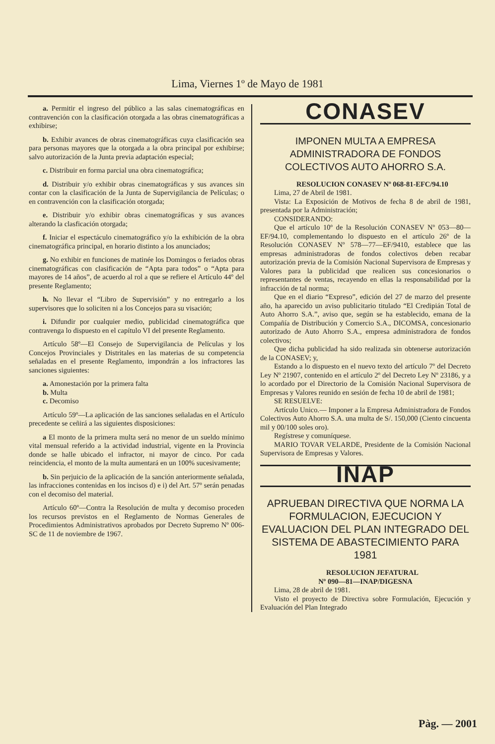Lima, Viernes 1º de Mayo de 1981
a. Permitir el ingreso del público a las salas cinematográficas en contravención con la clasificación otorgada a las obras cinematográficas a exhibirse;
b. Exhibir avances de obras cinematográficas cuya clasificación sea para personas mayores que la otorgada a la obra principal por exhibirse; salvo autorización de la Junta previa adaptación especial;
c. Distribuir en forma parcial una obra cinematográfica;
d. Distribuir y/o exhibir obras cinematográficas y sus avances sin contar con la clasificación de la Junta de Supervigilancia de Películas; o en contravención con la clasificación otorgada;
e. Distribuir y/o exhibir obras cinematográficas y sus avances alterando la clasficación otorgada;
f. Iniciar el espectáculo cinematográfico y/o la exhibición de la obra cinematográfica principal, en horario distinto a los anunciados;
g. No exhibir en funciones de matinée los Domingos o feriados obras cinematográficas con clasificación de “Apta para todos” o “Apta para mayores de 14 años”, de acuerdo al rol a que se refiere el Artículo 44º del presente Reglamento;
h. No llevar el “Libro de Supervisión” y no entregarlo a los supervisores que lo soliciten ni a los Concejos para su visación;
i. Difundir por cualquier medio, publicidad cinematográfica que contravenga lo dispuesto en el capítulo VI del presente Reglamento.
Artículo 58º—El Consejo de Supervigilancia de Películas y los Concejos Provinciales y Distritales en las materias de su competencia señaladas en el presente Reglamento, impondrán a los infractores las sanciones siguientes:
a. Amonestación por la primera falta
b. Multa
c. Decomiso
Artículo 59º—La aplicación de las sanciones señaladas en el Artículo precedente se ceñirá a las siguientes disposiciones:
a El monto de la primera multa será no menor de un sueldo mínimo vital mensual referido a la actividad industrial, vigente en la Provincia donde se halle ubicado el infractor, ni mayor de cinco. Por cada reincidencia, el monto de la multa aumentará en un 100% sucesivamente;
b. Sin perjuicio de la aplicación de la sanción anteriormente señalada, las infracciones contenidas en los incisos d) e i) del Art. 57º serán penadas con el decomiso del material.
Artículo 60º—Contra la Resolución de multa y decomiso proceden los recursos previstos en el Reglamento de Normas Generales de Procedimientos Administrativos aprobados por Decreto Supremo Nº 006-SC de 11 de noviembre de 1967.
CONASEV
IMPONEN MULTA A EMPRESA ADMINISTRADORA DE FONDOS COLECTIVOS AUTO AHORRO S.A.
RESOLUCION CONASEV Nº 068-81-EFC/94.10
Lima, 27 de Abril de 1981.
Vista: La Exposición de Motivos de fecha 8 de abril de 1981, presentada por la Administración;
CONSIDERANDO:
Que el artículo 10º de la Resolución CONASEV Nº 053—80—EF/94.10, complementando lo dispuesto en el artículo 26º de la Resolución CONASEV Nº 578—77—EF/9410, establece que las empresas administradoras de fondos colectivos deben recabar autorización previa de la Comisión Nacional Supervisora de Empresas y Valores para la publicidad que realicen sus concesionarios o representantes de ventas, recayendo en ellas la responsabilidad por la infracción de tal norma;
Que en el diario “Expreso”, edición del 27 de marzo del presente año, ha aparecido un aviso publicitario titulado “El Credipián Total de Auto Ahorro S.A.”, aviso que, según se ha establecido, emana de la Compañía de Distribución y Comercio S.A., DICOMSA, concesionario autorizado de Auto Ahorro S.A., empresa administradora de fondos colectivos;
Que dicha publicidad ha sido realizada sin obtenerse autorización de la CONASEV; y,
Estando a lo dispuesto en el nuevo texto del artículo 7º del Decreto Ley Nº 21907, contenido en el artículo 2º del Decreto Ley Nº 23186, y a lo acordado por el Directorio de la Comisión Nacional Supervisora de Empresas y Valores reunido en sesión de fecha 10 de abril de 1981;
SE RESUELVE:
Artículo Unico.— Imponer a la Empresa Administradora de Fondos Colectivos Auto Ahorro S.A. una multa de S/. 150,000 (Ciento cincuenta mil y 00/100 soles oro).
Regístrese y comuníquese.
MARIO TOVAR VELARDE, Presidente de la Comisión Nacional Supervisora de Empresas y Valores.
INAP
APRUEBAN DIRECTIVA QUE NORMA LA FORMULACION, EJECUCION Y EVALUACION DEL PLAN INTEGRADO DEL SISTEMA DE ABASTECIMIENTO PARA 1981
RESOLUCION JEFATURAL
Nº 090—81—INAP/DIGESNA
Lima, 28 de abril de 1981.
Visto el proyecto de Directiva sobre Formulación, Ejecución y Evaluación del Plan Integrado
Pàg. — 2001